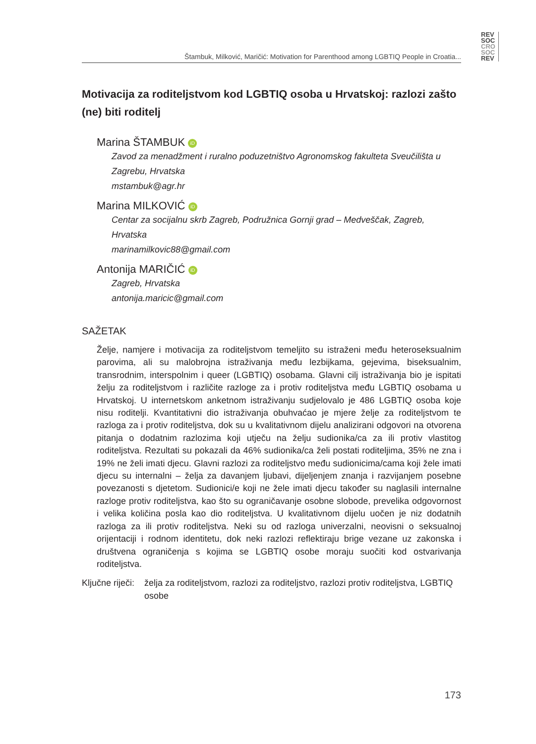REV
SOC
CRO
SOC
REV
Štambuk, Milković, Maričić: Motivation for Parenthood among LGBTIQ People in Croatia...
Motivacija za roditeljstvom kod LGBTIQ osoba u Hrvatskoj: razlozi zašto (ne) biti roditelj
Marina ŠTAMBUK iD
Zavod za menadžment i ruralno poduzetništvo Agronomskog fakulteta Sveučilišta u Zagrebu, Hrvatska
mstambuk@agr.hr
Marina MILKOVIĆ iD
Centar za socijalnu skrb Zagreb, Podružnica Gornji grad – Medveščak, Zagreb, Hrvatska
marinamilkovic88@gmail.com
Antonija MARIČIĆ iD
Zagreb, Hrvatska
antonija.maricic@gmail.com
SAŽETAK
Želje, namjere i motivacija za roditeljstvom temeljito su istraženi među heteroseksualnim parovima, ali su malobrojna istraživanja među lezbijkama, gejevima, biseksualnim, transrodnim, interspolnim i queer (LGBTIQ) osobama. Glavni cilj istraživanja bio je ispitati želju za roditeljstvom i različite razloge za i protiv roditeljstva među LGBTIQ osobama u Hrvatskoj. U internetskom anketnom istraživanju sudjelovalo je 486 LGBTIQ osoba koje nisu roditelji. Kvantitativni dio istraživanja obuhvaćao je mjere želje za roditeljstvom te razloga za i protiv roditeljstva, dok su u kvalitativnom dijelu analizirani odgovori na otvorena pitanja o dodatnim razlozima koji utječu na želju sudionika/ca za ili protiv vlastitog roditeljstva. Rezultati su pokazali da 46% sudionika/ca želi postati roditeljima, 35% ne zna i 19% ne želi imati djecu. Glavni razlozi za roditeljstvo među sudionicima/cama koji žele imati djecu su internalni – želja za davanjem ljubavi, dijeljenjem znanja i razvijanjem posebne povezanosti s djetetom. Sudionici/e koji ne žele imati djecu također su naglasili internalne razloge protiv roditeljstva, kao što su ograničavanje osobne slobode, prevelika odgovornost i velika količina posla kao dio roditeljstva. U kvalitativnom dijelu uočen je niz dodatnih razloga za ili protiv roditeljstva. Neki su od razloga univerzalni, neovisni o seksualnoj orijentaciji i rodnom identitetu, dok neki razlozi reflektiraju brige vezane uz zakonska i društvena ograničenja s kojima se LGBTIQ osobe moraju suočiti kod ostvarivanja roditeljstva.
Ključne riječi: želja za roditeljstvom, razlozi za roditeljstvo, razlozi protiv roditeljstva, LGBTIQ osobe
173